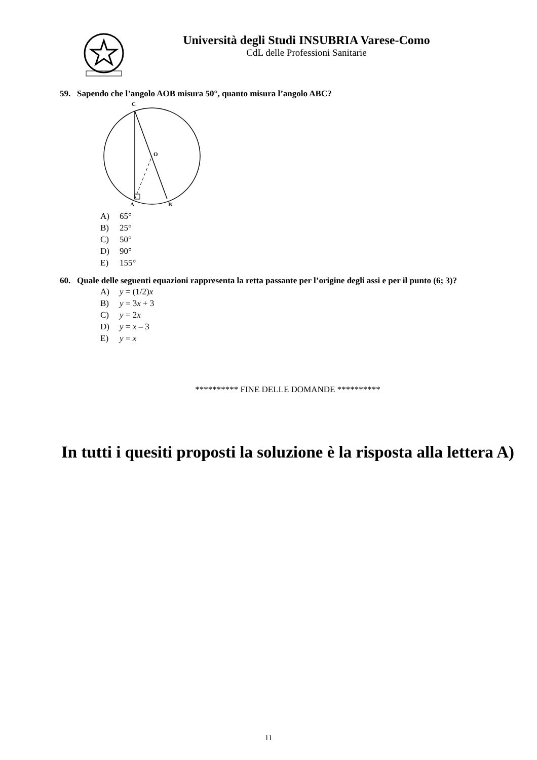Università degli Studi INSUBRIA Varese-Como
CdL delle Professioni Sanitarie
59. Sapendo che l’angolo AOB misura 50°, quanto misura l’angolo ABC?
C
O
A
B
A) 65°
B) 25°
C) 50°
D) 90°
E) 155°
60. Quale delle seguenti equazioni rappresenta la retta passante per l’origine degli assi e per il punto (6; 3)?
A) y = (1/2)x
B) y = 3x + 3
C) y = 2x
D) y = x – 3
E) y = x
********** FINE DELLE DOMANDE **********
In tutti i quesiti proposti la soluzione è la risposta alla lettera A)
11